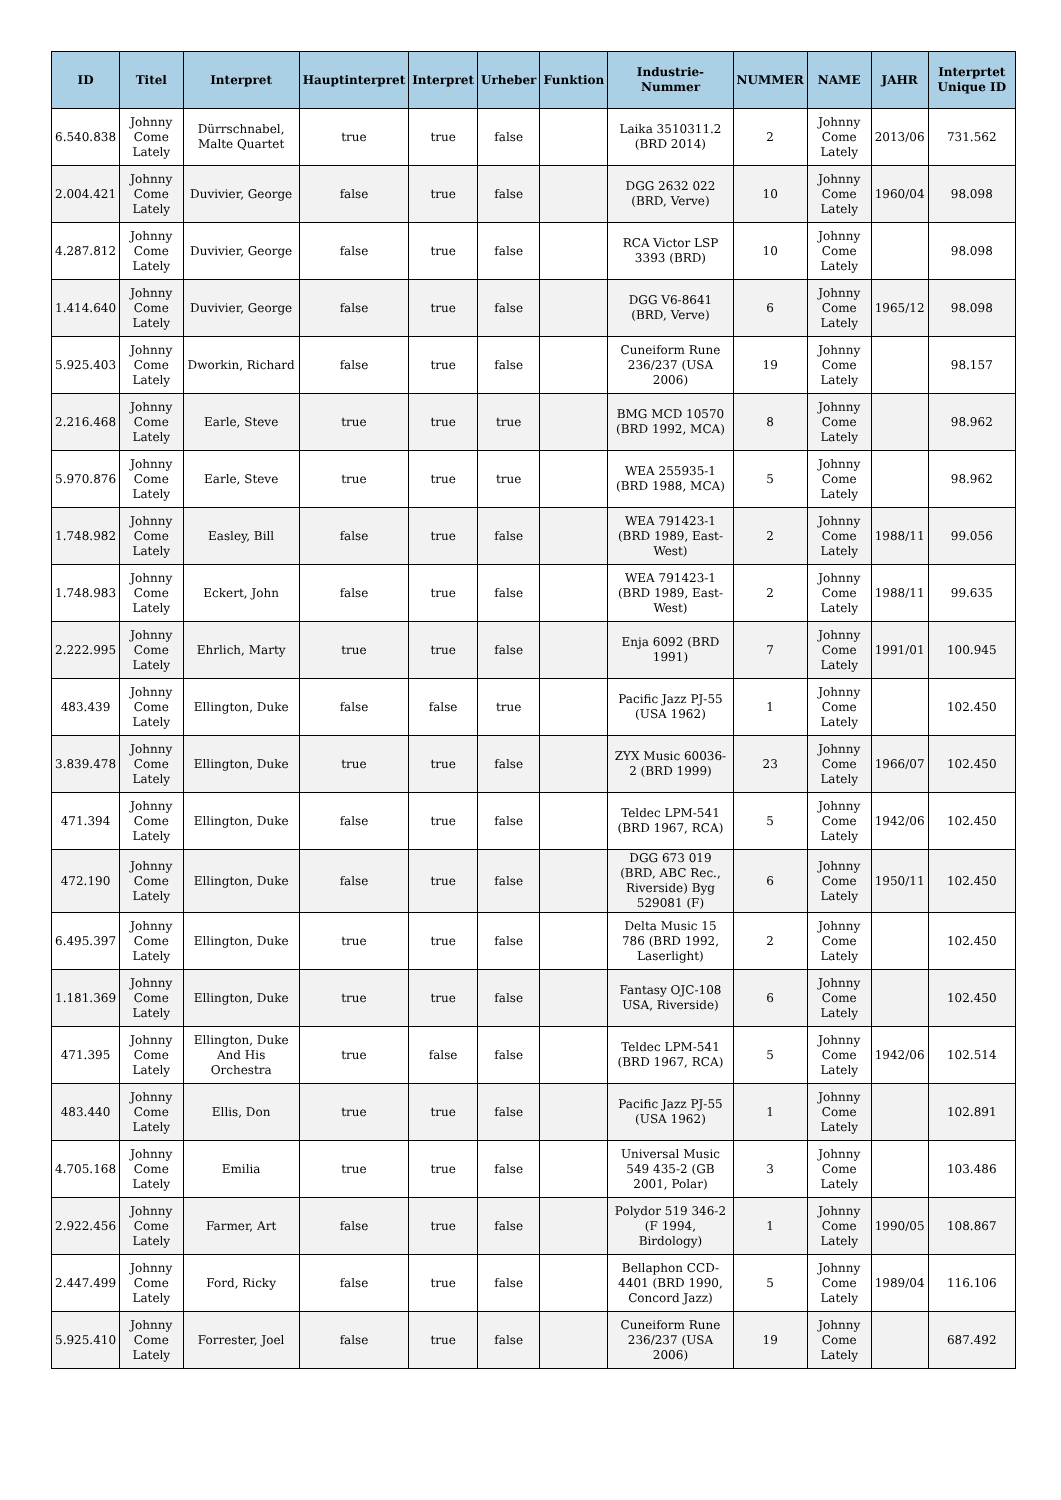| ID | Titel | Interpret | Hauptinterpret | Interpret | Urheber | Funktion | Industrie-Nummer | NUMMER | NAME | JAHR | Interprtet Unique ID |
| --- | --- | --- | --- | --- | --- | --- | --- | --- | --- | --- | --- |
| 6.540.838 | Johnny Come Lately | Dürrschnabel, Malte Quartet | true | true | false | | Laika 3510311.2 (BRD 2014) | 2 | Johnny Come Lately | 2013/06 | 731.562 |
| 2.004.421 | Johnny Come Lately | Duvivier, George | false | true | false | | DGG 2632 022 (BRD, Verve) | 10 | Johnny Come Lately | 1960/04 | 98.098 |
| 4.287.812 | Johnny Come Lately | Duvivier, George | false | true | false | | RCA Victor LSP 3393 (BRD) | 10 | Johnny Come Lately | | 98.098 |
| 1.414.640 | Johnny Come Lately | Duvivier, George | false | true | false | | DGG V6-8641 (BRD, Verve) | 6 | Johnny Come Lately | 1965/12 | 98.098 |
| 5.925.403 | Johnny Come Lately | Dworkin, Richard | false | true | false | | Cuneiform Rune 236/237 (USA 2006) | 19 | Johnny Come Lately | | 98.157 |
| 2.216.468 | Johnny Come Lately | Earle, Steve | true | true | true | | BMG MCD 10570 (BRD 1992, MCA) | 8 | Johnny Come Lately | | 98.962 |
| 5.970.876 | Johnny Come Lately | Earle, Steve | true | true | true | | WEA 255935-1 (BRD 1988, MCA) | 5 | Johnny Come Lately | | 98.962 |
| 1.748.982 | Johnny Come Lately | Easley, Bill | false | true | false | | WEA 791423-1 (BRD 1989, East-West) | 2 | Johnny Come Lately | 1988/11 | 99.056 |
| 1.748.983 | Johnny Come Lately | Eckert, John | false | true | false | | WEA 791423-1 (BRD 1989, East-West) | 2 | Johnny Come Lately | 1988/11 | 99.635 |
| 2.222.995 | Johnny Come Lately | Ehrlich, Marty | true | true | false | | Enja 6092 (BRD 1991) | 7 | Johnny Come Lately | 1991/01 | 100.945 |
| 483.439 | Johnny Come Lately | Ellington, Duke | false | false | true | | Pacific Jazz PJ-55 (USA 1962) | 1 | Johnny Come Lately | | 102.450 |
| 3.839.478 | Johnny Come Lately | Ellington, Duke | true | true | false | | ZYX Music 60036-2 (BRD 1999) | 23 | Johnny Come Lately | 1966/07 | 102.450 |
| 471.394 | Johnny Come Lately | Ellington, Duke | false | true | false | | Teldec LPM-541 (BRD 1967, RCA) | 5 | Johnny Come Lately | 1942/06 | 102.450 |
| 472.190 | Johnny Come Lately | Ellington, Duke | false | true | false | | DGG 673 019 (BRD, ABC Rec., Riverside) Byg 529081 (F) | 6 | Johnny Come Lately | 1950/11 | 102.450 |
| 6.495.397 | Johnny Come Lately | Ellington, Duke | true | true | false | | Delta Music 15 786 (BRD 1992, Laserlight) | 2 | Johnny Come Lately | | 102.450 |
| 1.181.369 | Johnny Come Lately | Ellington, Duke | true | true | false | | Fantasy OJC-108 USA, Riverside) | 6 | Johnny Come Lately | | 102.450 |
| 471.395 | Johnny Come Lately | Ellington, Duke And His Orchestra | true | false | false | | Teldec LPM-541 (BRD 1967, RCA) | 5 | Johnny Come Lately | 1942/06 | 102.514 |
| 483.440 | Johnny Come Lately | Ellis, Don | true | true | false | | Pacific Jazz PJ-55 (USA 1962) | 1 | Johnny Come Lately | | 102.891 |
| 4.705.168 | Johnny Come Lately | Emilia | true | true | false | | Universal Music 549 435-2 (GB 2001, Polar) | 3 | Johnny Come Lately | | 103.486 |
| 2.922.456 | Johnny Come Lately | Farmer, Art | false | true | false | | Polydor 519 346-2 (F 1994, Birdology) | 1 | Johnny Come Lately | 1990/05 | 108.867 |
| 2.447.499 | Johnny Come Lately | Ford, Ricky | false | true | false | | Bellaphon CCD-4401 (BRD 1990, Concord Jazz) | 5 | Johnny Come Lately | 1989/04 | 116.106 |
| 5.925.410 | Johnny Come Lately | Forrester, Joel | false | true | false | | Cuneiform Rune 236/237 (USA 2006) | 19 | Johnny Come Lately | | 687.492 |